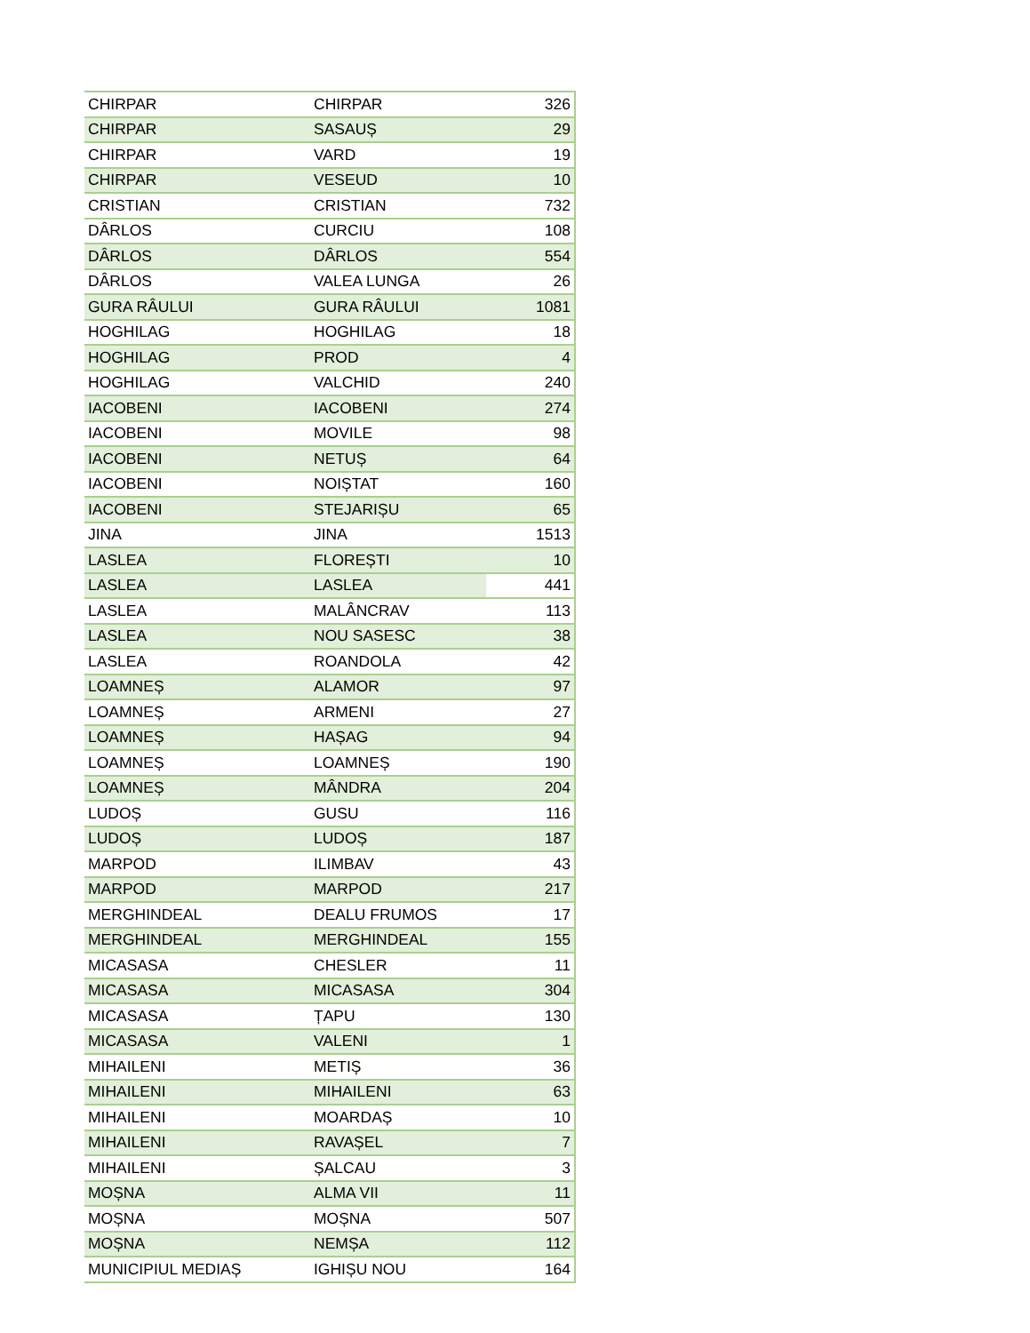| CHIRPAR | CHIRPAR | 326 |
| CHIRPAR | SASAUȘ | 29 |
| CHIRPAR | VARD | 19 |
| CHIRPAR | VESEUD | 10 |
| CRISTIAN | CRISTIAN | 732 |
| DÂRLOS | CURCIU | 108 |
| DÂRLOS | DÂRLOS | 554 |
| DÂRLOS | VALEA LUNGA | 26 |
| GURA RÂULUI | GURA RÂULUI | 1081 |
| HOGHILAG | HOGHILAG | 18 |
| HOGHILAG | PROD | 4 |
| HOGHILAG | VALCHID | 240 |
| IACOBENI | IACOBENI | 274 |
| IACOBENI | MOVILE | 98 |
| IACOBENI | NETUȘ | 64 |
| IACOBENI | NOIȘTAT | 160 |
| IACOBENI | STEJARIȘU | 65 |
| JINA | JINA | 1513 |
| LASLEA | FLOREȘTI | 10 |
| LASLEA | LASLEA | 441 |
| LASLEA | MALÂNCRAV | 113 |
| LASLEA | NOU SASESC | 38 |
| LASLEA | ROANDOLA | 42 |
| LOAMNEȘ | ALAMOR | 97 |
| LOAMNEȘ | ARMENI | 27 |
| LOAMNEȘ | HAȘAG | 94 |
| LOAMNEȘ | LOAMNEȘ | 190 |
| LOAMNEȘ | MÂNDRA | 204 |
| LUDOȘ | GUSU | 116 |
| LUDOȘ | LUDOȘ | 187 |
| MARPOD | ILIMBAV | 43 |
| MARPOD | MARPOD | 217 |
| MERGHINDEAL | DEALU FRUMOS | 17 |
| MERGHINDEAL | MERGHINDEAL | 155 |
| MICASASA | CHESLER | 11 |
| MICASASA | MICASASA | 304 |
| MICASASA | ȚAPU | 130 |
| MICASASA | VALENI | 1 |
| MIHAILENI | METIȘ | 36 |
| MIHAILENI | MIHAILENI | 63 |
| MIHAILENI | MOARDAȘ | 10 |
| MIHAILENI | RAVAȘEL | 7 |
| MIHAILENI | ȘALCAU | 3 |
| MOȘNA | ALMA VII | 11 |
| MOȘNA | MOȘNA | 507 |
| MOȘNA | NEMȘA | 112 |
| MUNICIPIUL MEDIAȘ | IGHIȘU NOU | 164 |